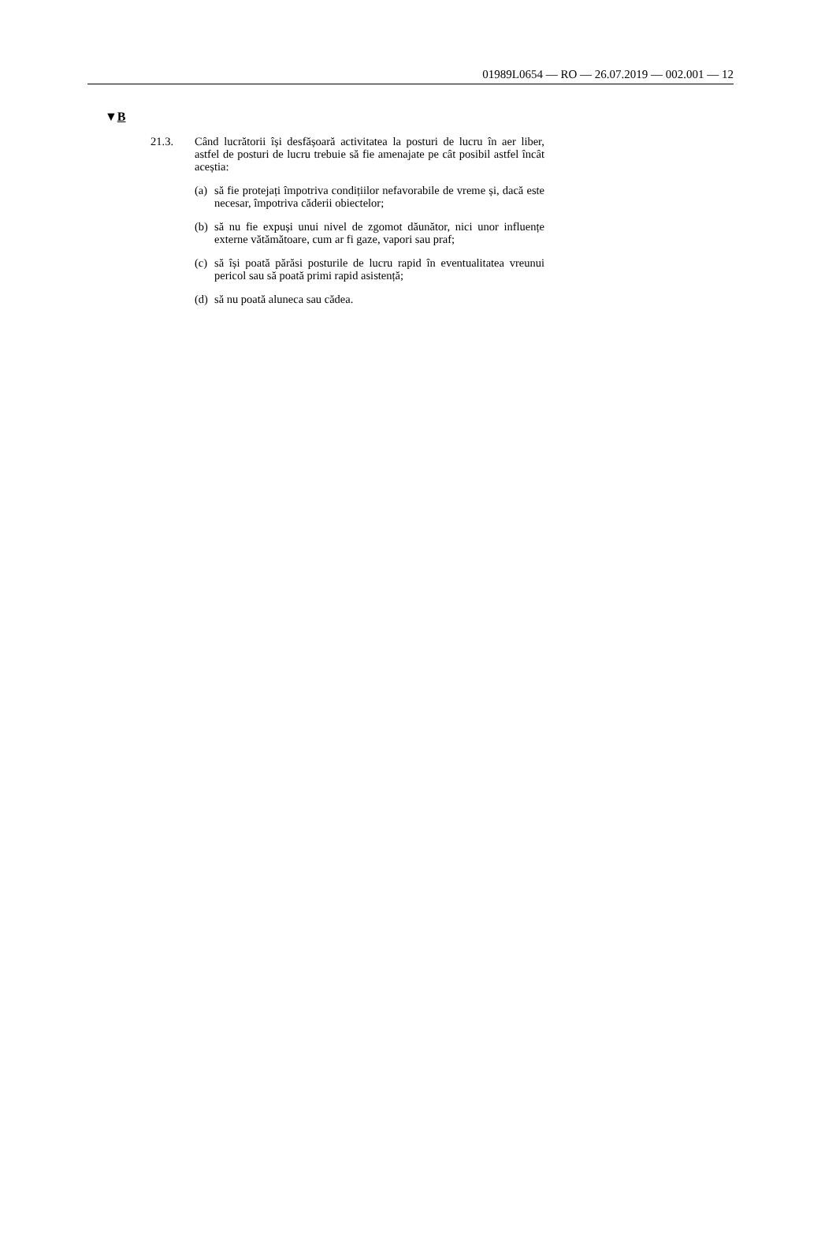01989L0654 — RO — 26.07.2019 — 002.001 — 12
▼B
21.3.
Când lucrătorii își desfășoară activitatea la posturi de lucru în aer liber, astfel de posturi de lucru trebuie să fie amenajate pe cât posibil astfel încât aceștia:
(a)
să fie protejați împotriva condițiilor nefavorabile de vreme și, dacă este necesar, împotriva căderii obiectelor;
(b)
să nu fie expuși unui nivel de zgomot dăunător, nici unor influențe externe vătămătoare, cum ar fi gaze, vapori sau praf;
(c)
să își poată părăsi posturile de lucru rapid în eventualitatea vreunui pericol sau să poată primi rapid asistență;
(d)
să nu poată aluneca sau cădea.